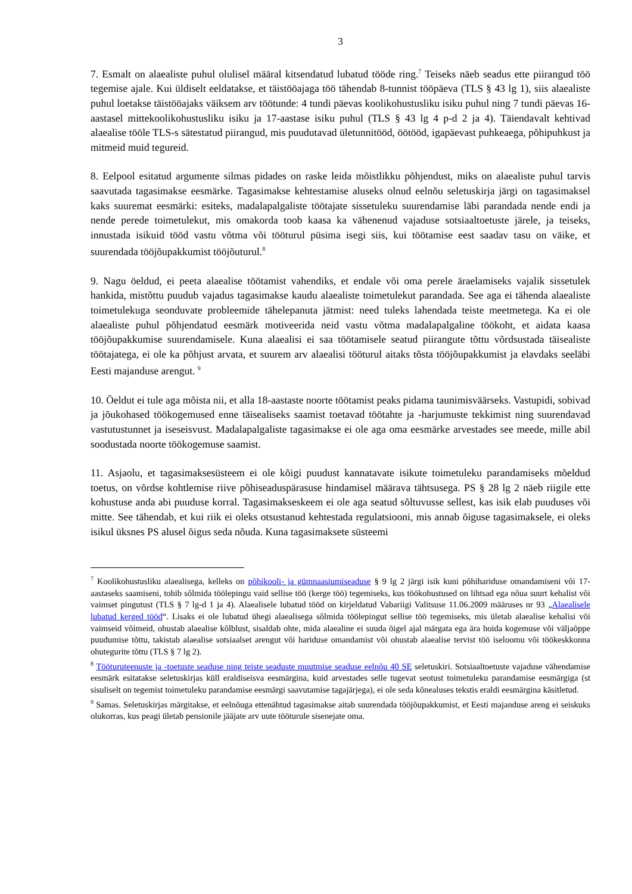3
7. Esmalt on alaealiste puhul olulisel määral kitsendatud lubatud tööde ring.<sup>7</sup> Teiseks näeb seadus ette piirangud töö tegemise ajale. Kui üldiselt eeldatakse, et täistööajaga töö tähendab 8-tunnist tööpäeva (TLS § 43 lg 1), siis alaealiste puhul loetakse täistööajaks väiksem arv töötunde: 4 tundi päevas koolikohustusliku isiku puhul ning 7 tundi päevas 16-aastasel mittekoolikohustusliku isiku ja 17-aastase isiku puhul (TLS § 43 lg 4 p-d 2 ja 4). Täiendavalt kehtivad alaealise tööle TLS-s sätestatud piirangud, mis puudutavad ületunnitööd, öötööd, igapäevast puhkeaega, põhipuhkust ja mitmeid muid tegureid.
8. Eelpool esitatud argumente silmas pidades on raske leida mõistlikku põhjendust, miks on alaealiste puhul tarvis saavutada tagasimakse eesmärke. Tagasimakse kehtestamise aluseks olnud eelnõu seletuskirja järgi on tagasimaksel kaks suuremat eesmärki: esiteks, madalapalgaliste töötajate sissetuleku suurendamise läbi parandada nende endi ja nende perede toimetulekut, mis omakorda toob kaasa ka vähenenud vajaduse sotsiaaltoetuste järele, ja teiseks, innustada isikuid tööd vastu võtma või tööturul püsima isegi siis, kui töötamise eest saadav tasu on väike, et suurendada tööjõupakkumist tööjõuturul.<sup>8</sup>
9. Nagu öeldud, ei peeta alaealise töötamist vahendiks, et endale või oma perele äraelamiseks vajalik sissetulek hankida, mistõttu puudub vajadus tagasimakse kaudu alaealiste toimetulekut parandada. See aga ei tähenda alaealiste toimetulekuga seonduvate probleemide tähelepanuta jätmist: need tuleks lahendada teiste meetmetega. Ka ei ole alaealiste puhul põhjendatud eesmärk motiveerida neid vastu võtma madalapalgaline töökoht, et aidata kaasa tööjõupakkumise suurendamisele. Kuna alaealisi ei saa töötamisele seatud piirangute tõttu võrdsustada täisealiste töötajatega, ei ole ka põhjust arvata, et suurem arv alaealisi tööturul aitaks tõsta tööjõupakkumist ja elavdaks seeläbi Eesti majanduse arengut. <sup>9</sup>
10. Öeldut ei tule aga mõista nii, et alla 18-aastaste noorte töötamist peaks pidama taunimisväärseks. Vastupidi, sobivad ja jõukohased töökogemused enne täisealiseks saamist toetavad töötahte ja -harjumuste tekkimist ning suurendavad vastutustunnet ja iseseisvust. Madalapalgaliste tagasimakse ei ole aga oma eesmärke arvestades see meede, mille abil soodustada noorte töökogemuse saamist.
11. Asjaolu, et tagasimaksesüsteem ei ole kõigi puudust kannatavate isikute toimetuleku parandamiseks mõeldud toetus, on võrdse kohtlemise riive põhiseaduspärasuse hindamisel määrava tähtsusega. PS § 28 lg 2 näeb riigile ette kohustuse anda abi puuduse korral. Tagasimakseskeem ei ole aga seatud sõltuvusse sellest, kas isik elab puuduses või mitte. See tähendab, et kui riik ei oleks otsustanud kehtestada regulatsiooni, mis annab õiguse tagasimaksele, ei oleks isikul üksnes PS alusel õigus seda nõuda. Kuna tagasimaksete süsteemi
<sup>7</sup> Koolikohustusliku alaealisega, kelleks on põhikooli- ja gümnaasiumiseaduse § 9 lg 2 järgi isik kuni põhihariduse omandamiseni või 17-aastaseks saamiseni, tohib sõlmida töölepingu vaid sellise töö (kerge töö) tegemiseks, kus töökohustused on lihtsad ega nõua suurt kehalist või vaimset pingutust (TLS § 7 lg-d 1 ja 4). Alaealisele lubatud tööd on kirjeldatud Vabariigi Valitsuse 11.06.2009 määruses nr 93 „Alaealisele lubatud kerged tööd“. Lisaks ei ole lubatud ühegi alaealisega sõlmida töölepingut sellise töö tegemiseks, mis ületab alaealise kehalisi või vaimseid võimeid, ohustab alaealise kõlblust, sisaldab ohte, mida alaealine ei suuda õigel ajal märgata ega ära hoida kogemuse või väljaõppe puudumise tõttu, takistab alaealise sotsiaalset arengut või hariduse omandamist või ohustab alaealise tervist töö iseloomu või töökeskkonna ohutegurite tõttu (TLS § 7 lg 2).
<sup>8</sup> Tööturuteenuste ja -toetuste seaduse ning teiste seaduste muutmise seaduse eelnõu 40 SE seletuskiri. Sotsiaaltoetuste vajaduse vähendamise eesmärk esitatakse seletuskirjas küll eraldiseisva eesmärgina, kuid arvestades selle tugevat seotust toimetuleku parandamise eesmärgiga (st sisuliselt on tegemist toimetuleku parandamise eesmärgi saavutamise tagajärjega), ei ole seda kõnealuses tekstis eraldi eesmärgina käsitletud.
<sup>9</sup> Samas. Seletuskirjas märgitakse, et eelnõuga ettenähtud tagasimakse aitab suurendada tööjõupakkumist, et Eesti majanduse areng ei seiskuks olukorras, kus peagi ületab pensionile jääjate arv uute tööturule sisenejate oma.